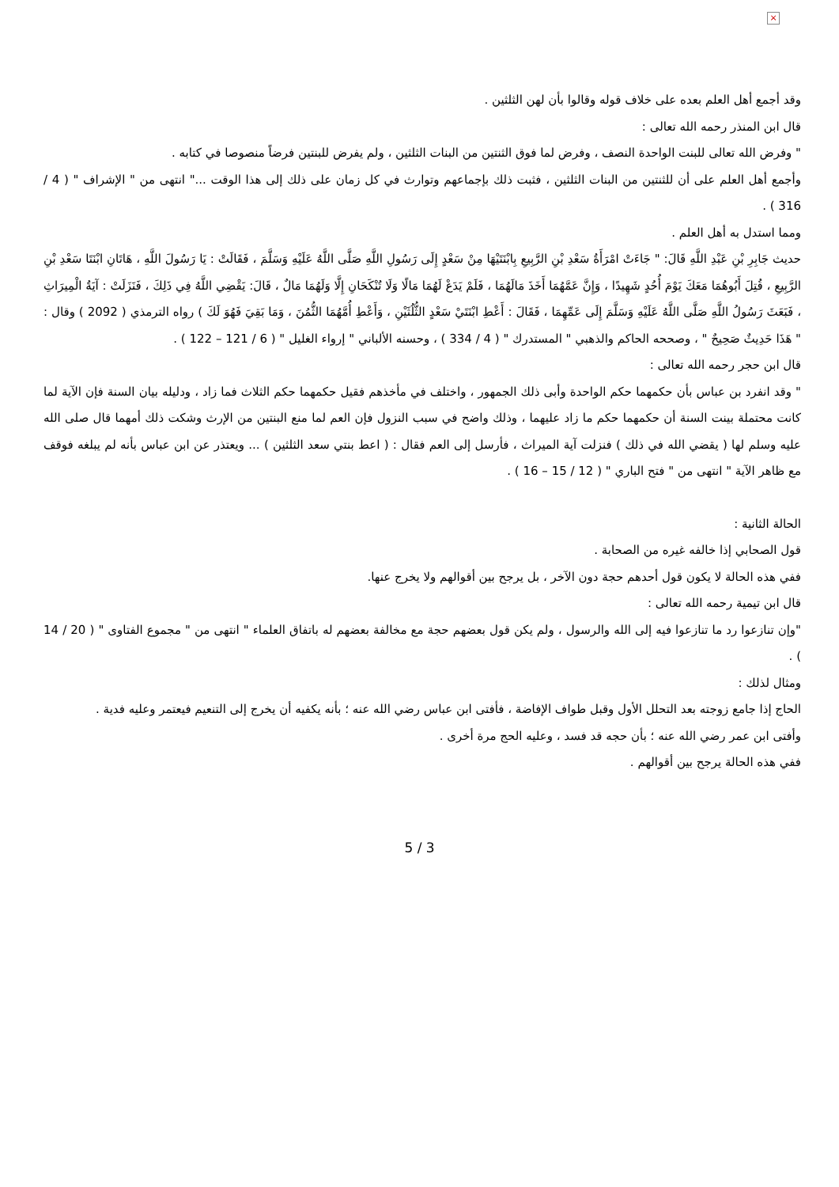×
وقد أجمع أهل العلم بعده على خلاف قوله وقالوا بأن لهن الثلثين .
قال ابن المنذر رحمه الله تعالى :
" وفرض الله تعالى للبنت الواحدة النصف ، وفرض لما فوق الثنتين من البنات الثلثين ، ولم يفرض للبنتين فرضاً منصوصا في كتابه .
وأجمع أهل العلم على أن للثنتين من البنات الثلثين ، فثبت ذلك بإجماعهم وتوارث في كل زمان على ذلك إلى هذا الوقت ..." انتهى من " الإشراف " ( 4 / 316 ) .
ومما استدل به أهل العلم .
حديث جَابِرِ بْنِ عَبْدِ اللَّهِ قَالَ: " جَاءَتْ امْرَأَةُ سَعْدِ بْنِ الرَّبِيعِ بِابْنَتَيْهَا مِنْ سَعْدٍ إِلَى رَسُولِ اللَّهِ صَلَّى اللَّهُ عَلَيْهِ وَسَلَّمَ ، فَقَالَتْ : يَا رَسُولَ اللَّهِ ، هَاتَانِ ابْنَتَا سَعْدِ بْنِ الرَّبِيعِ ، قُتِلَ أَبُوهُمَا مَعَكَ يَوْمَ أُحُدٍ شَهِيدًا ، وَإِنَّ عَمَّهُمَا أَخَذَ مَالَهُمَا ، فَلَمْ يَدَعْ لَهُمَا مَالًا وَلَا تُنْكَحَانِ إِلَّا وَلَهُمَا مَالٌ ، قَالَ: يَقْضِي اللَّهُ فِي ذَلِكَ ، فَنَزَلَتْ : آيَةُ الْمِيرَاثِ ، فَبَعَثَ رَسُولُ اللَّهِ صَلَّى اللَّهُ عَلَيْهِ وَسَلَّمَ إِلَى عَمِّهِمَا ، فَقَالَ : أَعْطِ ابْنَتَيْ سَعْدٍ الثُّلُثَيْنِ ، وَأَعْطِ أُمَّهُمَا الثُّمُنَ ، وَمَا بَقِيَ فَهُوَ لَكَ ) رواه الترمذي ( 2092 ) وقال : " هَذَا حَدِيثٌ صَحِيحٌ " ، وصححه الحاكم والذهبي " المستدرك " ( 4 / 334 ) ، وحسنه الألباني " إرواء الغليل " ( 6 / 121 – 122 ) .
قال ابن حجر رحمه الله تعالى :
" وقد انفرد بن عباس بأن حكمهما حكم الواحدة وأبى ذلك الجمهور ، واختلف في مأخذهم فقيل حكمهما حكم الثلاث فما زاد ، ودليله بيان السنة فإن الآية لما كانت محتملة بينت السنة أن حكمهما حكم ما زاد عليهما ، وذلك واضح في سبب النزول فإن العم لما منع البنتين من الإرث وشكت ذلك أمهما قال صلى الله عليه وسلم لها ( يقضي الله في ذلك ) فنزلت آية الميراث ، فأرسل إلى العم فقال : ( اعط بنتي سعد الثلثين ) ... ويعتذر عن ابن عباس بأنه لم يبلغه فوقف مع ظاهر الآية " انتهى من " فتح الباري " ( 12 / 15 – 16 ) .
الحالة الثانية :
قول الصحابي إذا خالفه غيره من الصحابة .
ففي هذه الحالة لا يكون قول أحدهم حجة دون الآخر ، بل يرجح بين أقوالهم ولا يخرج عنها.
قال ابن تيمية رحمه الله تعالى :
"وإن تنازعوا رد ما تنازعوا فيه إلى الله والرسول ، ولم يكن قول بعضهم حجة مع مخالفة بعضهم له باتفاق العلماء " انتهى من " مجموع الفتاوى " ( 20 / 14 ) .
ومثال لذلك :
الحاج إذا جامع زوجته بعد التحلل الأول وقبل طواف الإفاضة ، فأفتى ابن عباس رضي الله عنه ؛ بأنه يكفيه أن يخرج إلى التنعيم فيعتمر وعليه فدية .
وأفتى ابن عمر رضي الله عنه ؛ بأن حجه قد فسد ، وعليه الحج مرة أخرى .
ففي هذه الحالة يرجح بين أقوالهم .
5 / 3